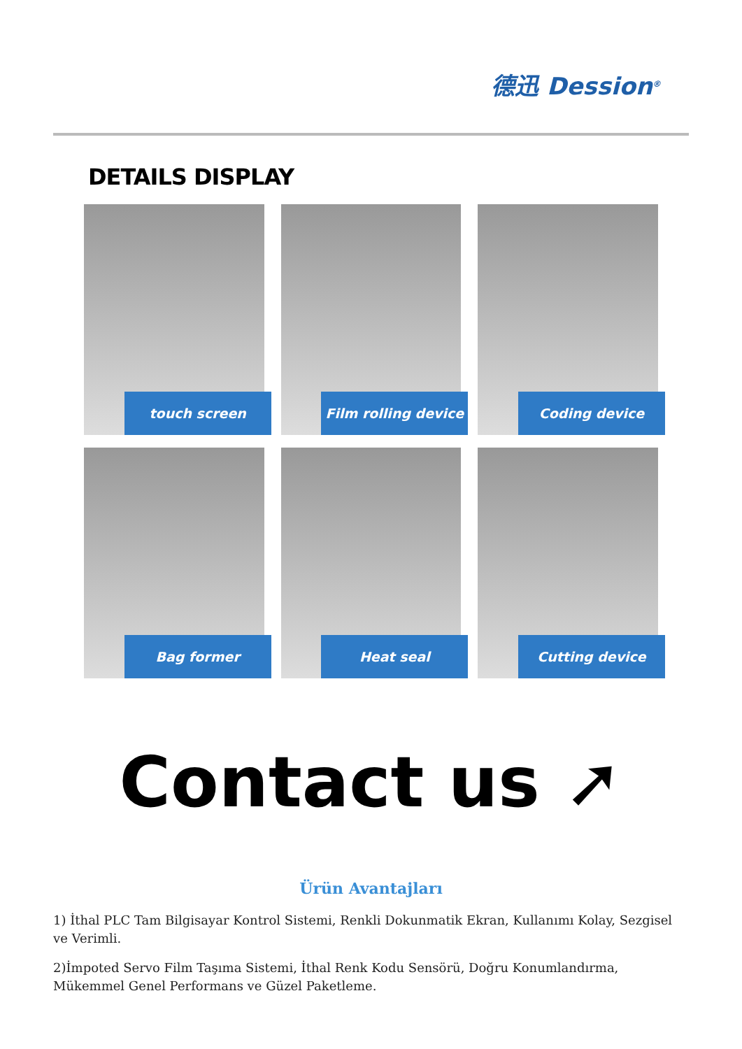德迅 Dession<sup>®</sup>
DETAILS DISPLAY
touch screen
Film rolling device
Coding device
Bag former
Heat seal
Cutting device
Contact us ➚
Ürün Avantajları
1) İthal PLC Tam Bilgisayar Kontrol Sistemi, Renkli Dokunmatik Ekran, Kullanımı Kolay, Sezgisel ve Verimli.
2)İmpoted Servo Film Taşıma Sistemi, İthal Renk Kodu Sensörü, Doğru Konumlandırma, Mükemmel Genel Performans ve Güzel Paketleme.